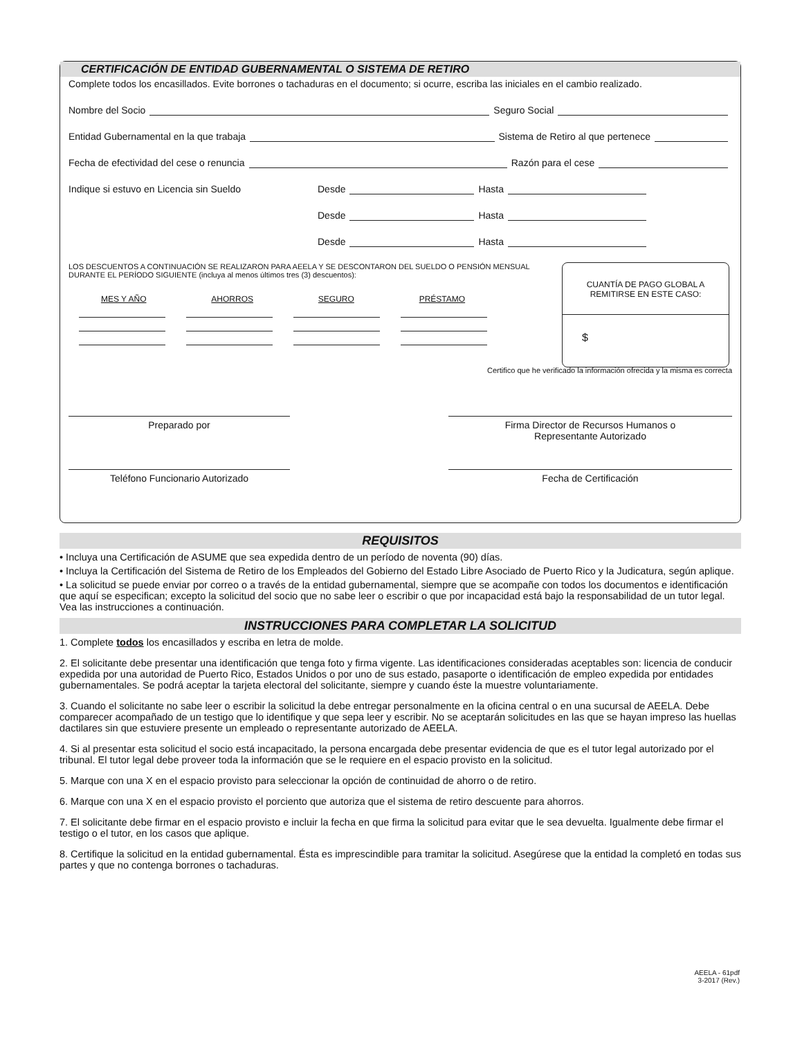CERTIFICACIÓN DE ENTIDAD GUBERNAMENTAL O SISTEMA DE RETIRO
Complete todos los encasillados. Evite borrones o tachaduras en el documento; si ocurre, escriba las iniciales en el cambio realizado.
Nombre del Socio Seguro Social
Entidad Gubernamental en la que trabaja Sistema de Retiro al que pertenece
Fecha de efectividad del cese o renuncia Razón para el cese
Indique si estuvo en Licencia sin Sueldo Desde Hasta
Desde Hasta
Desde Hasta
LOS DESCUENTOS A CONTINUACIÓN SE REALIZARON PARA AEELA Y SE DESCONTARON DEL SUELDO O PENSIÓN MENSUAL DURANTE EL PERÍODO SIGUIENTE (incluya al menos últimos tres (3) descuentos):
MES Y AÑO AHORROS SEGURO PRÉSTAMO
CUANTÍA DE PAGO GLOBAL A REMITIRSE EN ESTE CASO:
$
Certifico que he verificado la información ofrecida y la misma es correcta
Preparado por Firma Director de Recursos Humanos o
Representante Autorizado
Teléfono Funcionario Autorizado Fecha de Certificación
REQUISITOS
• Incluya una Certificación de ASUME que sea expedida dentro de un período de noventa (90) días.
• Incluya la Certificación del Sistema de Retiro de los Empleados del Gobierno del Estado Libre Asociado de Puerto Rico y la Judicatura, según aplique.
• La solicitud se puede enviar por correo o a través de la entidad gubernamental, siempre que se acompañe con todos los documentos e identificación que aquí se especifican; excepto la solicitud del socio que no sabe leer o escribir o que por incapacidad está bajo la responsabilidad de un tutor legal. Vea las instrucciones a continuación.
INSTRUCCIONES PARA COMPLETAR LA SOLICITUD
1. Complete todos los encasillados y escriba en letra de molde.
2. El solicitante debe presentar una identificación que tenga foto y firma vigente. Las identificaciones consideradas aceptables son: licencia de conducir expedida por una autoridad de Puerto Rico, Estados Unidos o por uno de sus estado, pasaporte o identificación de empleo expedida por entidades gubernamentales. Se podrá aceptar la tarjeta electoral del solicitante, siempre y cuando éste la muestre voluntariamente.
3. Cuando el solicitante no sabe leer o escribir la solicitud la debe entregar personalmente en la oficina central o en una sucursal de AEELA. Debe comparecer acompañado de un testigo que lo identifique y que sepa leer y escribir. No se aceptarán solicitudes en las que se hayan impreso las huellas dactilares sin que estuviere presente un empleado o representante autorizado de AEELA.
4. Si al presentar esta solicitud el socio está incapacitado, la persona encargada debe presentar evidencia de que es el tutor legal autorizado por el tribunal. El tutor legal debe proveer toda la información que se le requiere en el espacio provisto en la solicitud.
5. Marque con una X en el espacio provisto para seleccionar la opción de continuidad de ahorro o de retiro.
6. Marque con una X en el espacio provisto el porciento que autoriza que el sistema de retiro descuente para ahorros.
7. El solicitante debe firmar en el espacio provisto e incluir la fecha en que firma la solicitud para evitar que le sea devuelta. Igualmente debe firmar el testigo o el tutor, en los casos que aplique.
8. Certifique la solicitud en la entidad gubernamental. Ésta es imprescindible para tramitar la solicitud. Asegúrese que la entidad la completó en todas sus partes y que no contenga borrones o tachaduras.
AEELA - 61pdf
3-2017 (Rev.)